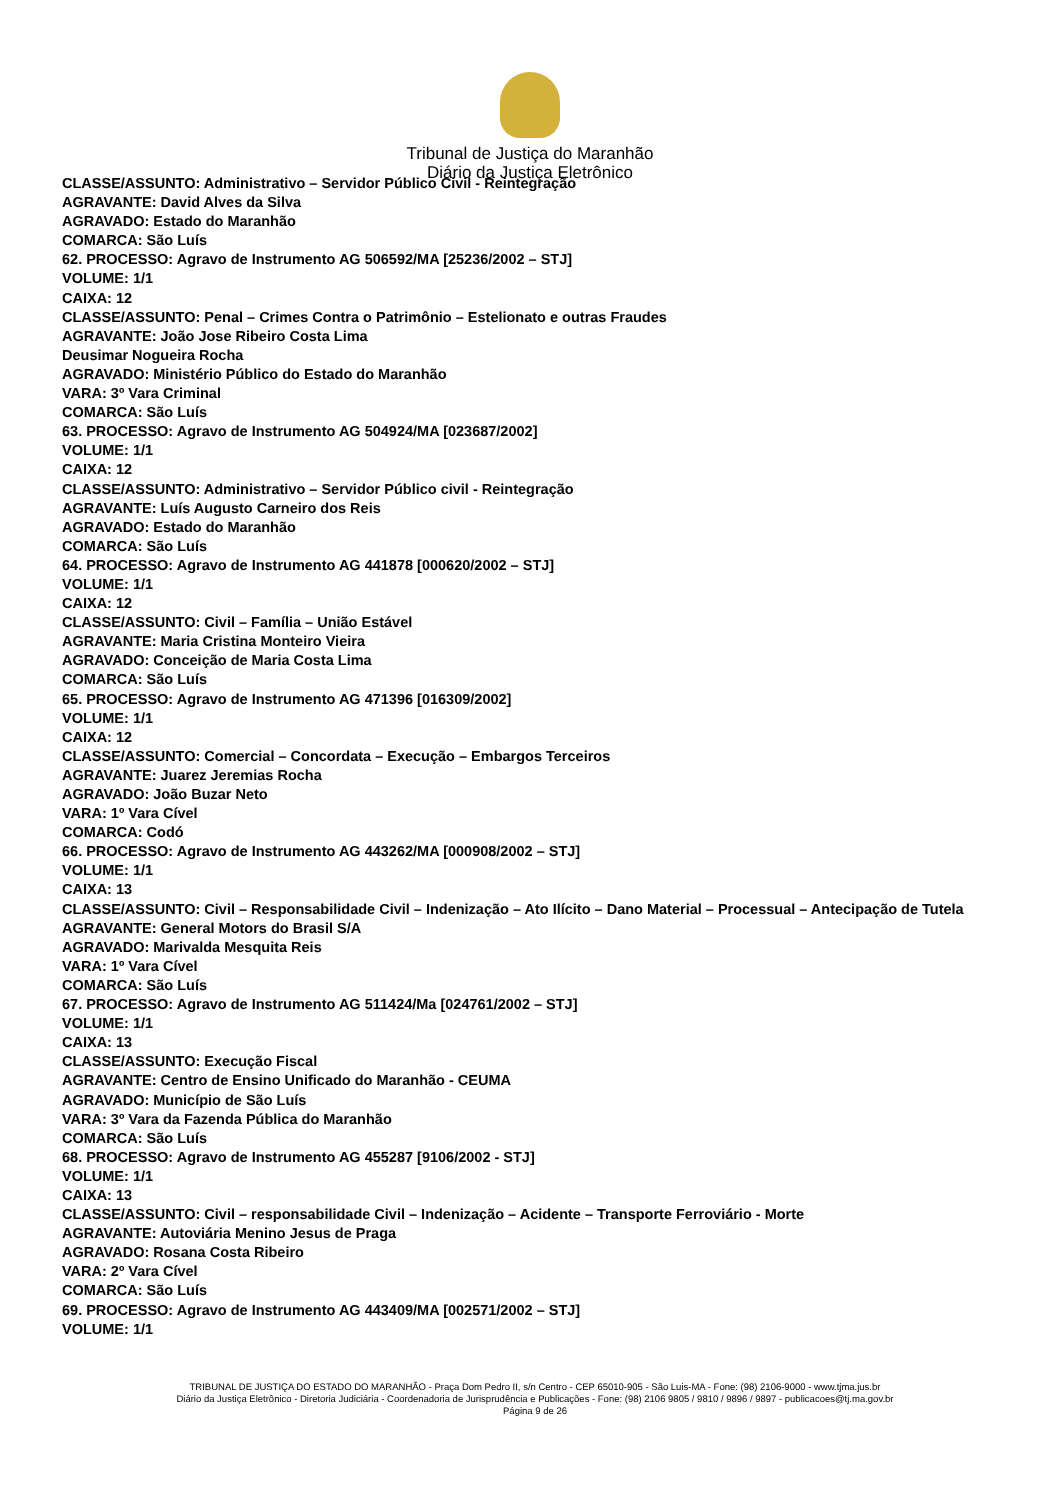Tribunal de Justiça do Maranhão
Diário da Justiça Eletrônico
CLASSE/ASSUNTO: Administrativo – Servidor Público Civil - Reintegração
AGRAVANTE: David Alves da Silva
AGRAVADO: Estado do Maranhão
COMARCA: São Luís
62. PROCESSO: Agravo de Instrumento AG 506592/MA [25236/2002 – STJ]
VOLUME: 1/1
CAIXA: 12
CLASSE/ASSUNTO: Penal – Crimes Contra o Patrimônio – Estelionato e outras Fraudes
AGRAVANTE: João Jose Ribeiro Costa Lima
Deusimar Nogueira Rocha
AGRAVADO: Ministério Público do Estado do Maranhão
VARA: 3º Vara Criminal
COMARCA: São Luís
63. PROCESSO: Agravo de Instrumento AG 504924/MA [023687/2002]
VOLUME: 1/1
CAIXA: 12
CLASSE/ASSUNTO: Administrativo – Servidor Público civil - Reintegração
AGRAVANTE: Luís Augusto Carneiro dos Reis
AGRAVADO: Estado do Maranhão
COMARCA: São Luís
64. PROCESSO: Agravo de Instrumento AG 441878 [000620/2002 – STJ]
VOLUME: 1/1
CAIXA: 12
CLASSE/ASSUNTO: Civil – Família – União Estável
AGRAVANTE: Maria Cristina Monteiro Vieira
AGRAVADO: Conceição de Maria Costa Lima
COMARCA: São Luís
65. PROCESSO: Agravo de Instrumento AG 471396 [016309/2002]
VOLUME: 1/1
CAIXA: 12
CLASSE/ASSUNTO: Comercial – Concordata – Execução – Embargos Terceiros
AGRAVANTE: Juarez Jeremias Rocha
AGRAVADO: João Buzar Neto
VARA: 1º Vara Cível
COMARCA: Codó
66. PROCESSO: Agravo de Instrumento AG 443262/MA [000908/2002 – STJ]
VOLUME: 1/1
CAIXA: 13
CLASSE/ASSUNTO: Civil – Responsabilidade Civil – Indenização – Ato Ilícito – Dano Material – Processual – Antecipação de Tutela
AGRAVANTE: General Motors do Brasil S/A
AGRAVADO: Marivalda Mesquita Reis
VARA: 1º Vara Cível
COMARCA: São Luís
67. PROCESSO: Agravo de Instrumento AG 511424/Ma [024761/2002 – STJ]
VOLUME: 1/1
CAIXA: 13
CLASSE/ASSUNTO: Execução Fiscal
AGRAVANTE: Centro de Ensino Unificado do Maranhão - CEUMA
AGRAVADO: Município de São Luís
VARA: 3º Vara da Fazenda Pública do Maranhão
COMARCA: São Luís
68. PROCESSO: Agravo de Instrumento AG 455287 [9106/2002 - STJ]
VOLUME: 1/1
CAIXA: 13
CLASSE/ASSUNTO: Civil – responsabilidade Civil – Indenização – Acidente – Transporte Ferroviário - Morte
AGRAVANTE: Autoviária Menino Jesus de Praga
AGRAVADO: Rosana Costa Ribeiro
VARA: 2º Vara Cível
COMARCA: São Luís
69. PROCESSO: Agravo de Instrumento AG 443409/MA [002571/2002 – STJ]
VOLUME: 1/1
TRIBUNAL DE JUSTIÇA DO ESTADO DO MARANHÃO - Praça Dom Pedro II, s/n Centro - CEP 65010-905 - São Luis-MA - Fone: (98) 2106-9000 - www.tjma.jus.br
Diário da Justiça Eletrônico - Diretoria Judiciária - Coordenadoria de Jurisprudência e Publicações - Fone: (98) 2106 9805 / 9810 / 9896 / 9897 - publicacoes@tj.ma.gov.br
Página 9 de 26